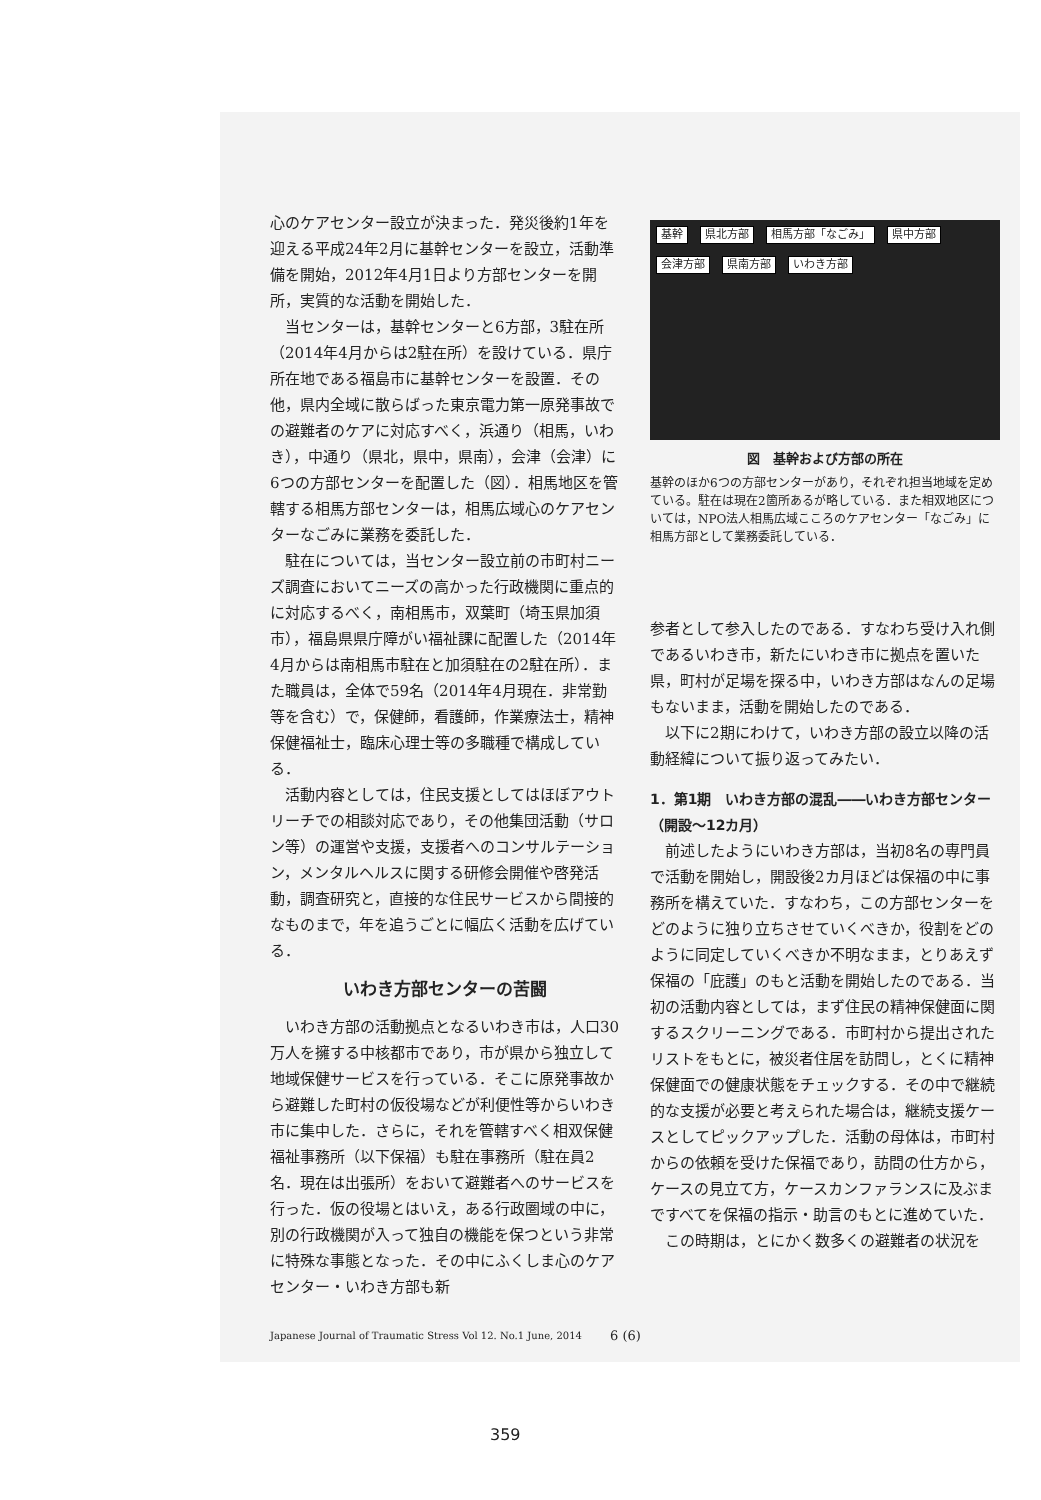心のケアセンター設立が決まった．発災後約1年を迎える平成24年2月に基幹センターを設立，活動準備を開始，2012年4月1日より方部センターを開所，実質的な活動を開始した．
当センターは，基幹センターと6方部，3駐在所（2014年4月からは2駐在所）を設けている．県庁所在地である福島市に基幹センターを設置．その他，県内全域に散らばった東京電力第一原発事故での避難者のケアに対応すべく，浜通り（相馬，いわき），中通り（県北，県中，県南），会津（会津）に6つの方部センターを配置した（図）．相馬地区を管轄する相馬方部センターは，相馬広域心のケアセンターなごみに業務を委託した．
駐在については，当センター設立前の市町村ニーズ調査においてニーズの高かった行政機関に重点的に対応するべく，南相馬市，双葉町（埼玉県加須市），福島県県庁障がい福祉課に配置した（2014年4月からは南相馬市駐在と加須駐在の2駐在所）．また職員は，全体で59名（2014年4月現在．非常勤等を含む）で，保健師，看護師，作業療法士，精神保健福祉士，臨床心理士等の多職種で構成している．
活動内容としては，住民支援としてはほぼアウトリーチでの相談対応であり，その他集団活動（サロン等）の運営や支援，支援者へのコンサルテーション，メンタルヘルスに関する研修会開催や啓発活動，調査研究と，直接的な住民サービスから間接的なものまで，年を追うごとに幅広く活動を広げている．
いわき方部センターの苦闘
いわき方部の活動拠点となるいわき市は，人口30万人を擁する中核都市であり，市が県から独立して地域保健サービスを行っている．そこに原発事故から避難した町村の仮役場などが利便性等からいわき市に集中した．さらに，それを管轄すべく相双保健福祉事務所（以下保福）も駐在事務所（駐在員2名．現在は出張所）をおいて避難者へのサービスを行った．仮の役場とはいえ，ある行政圏域の中に，別の行政機関が入って独自の機能を保つという非常に特殊な事態となった．その中にふくしま心のケアセンター・いわき方部も新
基幹 県北方部 相馬方部「なごみ」 県中方部 会津方部 県南方部 いわき方部
図　基幹および方部の所在
基幹のほか6つの方部センターがあり，それぞれ担当地域を定めている。駐在は現在2箇所あるが略している．また相双地区については，NPO法人相馬広域こころのケアセンター「なごみ」に相馬方部として業務委託している．
参者として参入したのである．すなわち受け入れ側であるいわき市，新たにいわき市に拠点を置いた県，町村が足場を探る中，いわき方部はなんの足場もないまま，活動を開始したのである．
以下に2期にわけて，いわき方部の設立以降の活動経緯について振り返ってみたい．
1．第1期　いわき方部の混乱――いわき方部センター（開設～12カ月）
前述したようにいわき方部は，当初8名の専門員で活動を開始し，開設後2カ月ほどは保福の中に事務所を構えていた．すなわち，この方部センターをどのように独り立ちさせていくべきか，役割をどのように同定していくべきか不明なまま，とりあえず保福の「庇護」のもと活動を開始したのである．当初の活動内容としては，まず住民の精神保健面に関するスクリーニングである．市町村から提出されたリストをもとに，被災者住居を訪問し，とくに精神保健面での健康状態をチェックする．その中で継続的な支援が必要と考えられた場合は，継続支援ケースとしてピックアップした．活動の母体は，市町村からの依頼を受けた保福であり，訪問の仕方から，ケースの見立て方，ケースカンファランスに及ぶまですべてを保福の指示・助言のもとに進めていた．
この時期は，とにかく数多くの避難者の状況を
Japanese Journal of Traumatic Stress Vol 12. No.1 June, 2014 6 (6)
359